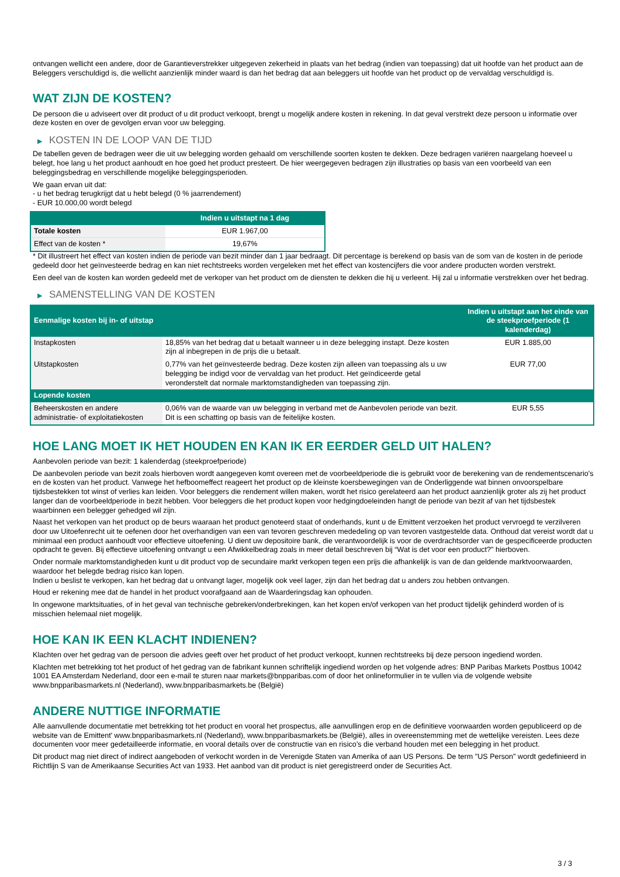ontvangen wellicht een andere, door de Garantieverstrekker uitgegeven zekerheid in plaats van het bedrag (indien van toepassing) dat uit hoofde van het product aan de Beleggers verschuldigd is, die wellicht aanzienlijk minder waard is dan het bedrag dat aan beleggers uit hoofde van het product op de vervaldag verschuldigd is.
WAT ZIJN DE KOSTEN?
De persoon die u adviseert over dit product of u dit product verkoopt, brengt u mogelijk andere kosten in rekening. In dat geval verstrekt deze persoon u informatie over deze kosten en over de gevolgen ervan voor uw belegging.
▶ KOSTEN IN DE LOOP VAN DE TIJD
De tabellen geven de bedragen weer die uit uw belegging worden gehaald om verschillende soorten kosten te dekken. Deze bedragen variëren naargelang hoeveel u belegt, hoe lang u het product aanhoudt en hoe goed het product presteert. De hier weergegeven bedragen zijn illustraties op basis van een voorbeeld van een beleggingsbedrag en verschillende mogelijke beleggingsperioden.
We gaan ervan uit dat:
- u het bedrag terugkrijgt dat u hebt belegd (0 % jaarrendement)
- EUR 10.000,00 wordt belegd
| | Indien u uitstapt na 1 dag |
| --- | --- |
| Totale kosten | EUR 1.967,00 |
| Effect van de kosten * | 19,67% |
* Dit illustreert het effect van kosten indien de periode van bezit minder dan 1 jaar bedraagt. Dit percentage is berekend op basis van de som van de kosten in de periode gedeeld door het geïnvesteerde bedrag en kan niet rechtstreeks worden vergeleken met het effect van kostencijfers die voor andere producten worden verstrekt.
Een deel van de kosten kan worden gedeeld met de verkoper van het product om de diensten te dekken die hij u verleent. Hij zal u informatie verstrekken over het bedrag.
▶ SAMENSTELLING VAN DE KOSTEN
| Eenmalige kosten bij in- of uitstap | | Indien u uitstapt aan het einde van de steekproefperiode (1 kalenderdag) |
| --- | --- | --- |
| Instapkosten | 18,85% van het bedrag dat u betaalt wanneer u in deze belegging instapt. Deze kosten zijn al inbegrepen in de prijs die u betaalt. | EUR 1.885,00 |
| Uitstapkosten | 0,77% van het geïnvesteerde bedrag. Deze kosten zijn alleen van toepassing als u uw belegging be indigd voor de vervaldag van het product. Het geïndiceerde getal veronderstelt dat normale marktomstandigheden van toepassing zijn. | EUR 77,00 |
| Lopende kosten | | |
| Beheerskosten en andere administratie- of exploitatiekosten | 0,06% van de waarde van uw belegging in verband met de Aanbevolen periode van bezit. Dit is een schatting op basis van de feitelijke kosten. | EUR 5,55 |
HOE LANG MOET IK HET HOUDEN EN KAN IK ER EERDER GELD UIT HALEN?
Aanbevolen periode van bezit: 1 kalenderdag (steekproefperiode)
De aanbevolen periode van bezit zoals hierboven wordt aangegeven komt overeen met de voorbeeldperiode die is gebruikt voor de berekening van de rendementscenario's en de kosten van het product. Vanwege het hefboomeffect reageert het product op de kleinste koersbewegingen van de Onderliggende wat binnen onvoorspelbare tijdsbestekken tot winst of verlies kan leiden. Voor beleggers die rendement willen maken, wordt het risico gerelateerd aan het product aanzienlijk groter als zij het product langer dan de voorbeeldperiode in bezit hebben. Voor beleggers die het product kopen voor hedgingdoeleinden hangt de periode van bezit af van het tijdsbestek waarbinnen een belegger gehedged wil zijn.
Naast het verkopen van het product op de beurs waaraan het product genoteerd staat of onderhands, kunt u de Emittent verzoeken het product vervroegd te verzilveren door uw Uitoefenrecht uit te oefenen door het overhandigen van een van tevoren geschreven mededeling op van tevoren vastgestelde data. Onthoud dat vereist wordt dat u minimaal een product aanhoudt voor effectieve uitoefening. U dient uw depositoire bank, die verantwoordelijk is voor de overdrachtsorder van de gespecificeerde producten opdracht te geven. Bij effectieve uitoefening ontvangt u een Afwikkelbedrag zoals in meer detail beschreven bij “Wat is det voor een product?" hierboven.
Onder normale marktomstandigheden kunt u dit product vop de secundaire markt verkopen tegen een prijs die afhankelijk is van de dan geldende marktvoorwaarden, waardoor het belegde bedrag risico kan lopen.
Indien u beslist te verkopen, kan het bedrag dat u ontvangt lager, mogelijk ook veel lager, zijn dan het bedrag dat u anders zou hebben ontvangen.
Houd er rekening mee dat de handel in het product voorafgaand aan de Waarderingsdag kan ophouden.
In ongewone marktsituaties, of in het geval van technische gebreken/onderbrekingen, kan het kopen en/of verkopen van het product tijdelijk gehinderd worden of is misschien helemaal niet mogelijk.
HOE KAN IK EEN KLACHT INDIENEN?
Klachten over het gedrag van de persoon die advies geeft over het product of het product verkoopt, kunnen rechtstreeks bij deze persoon ingediend worden.
Klachten met betrekking tot het product of het gedrag van de fabrikant kunnen schriftelijk ingediend worden op het volgende adres: BNP Paribas Markets Postbus 10042 1001 EA Amsterdam Nederland, door een e-mail te sturen naar markets@bnpparibas.com of door het onlineformulier in te vullen via de volgende website www.bnpparibasmarkets.nl (Nederland), www.bnpparibasmarkets.be (België)
ANDERE NUTTIGE INFORMATIE
Alle aanvullende documentatie met betrekking tot het product en vooral het prospectus, alle aanvullingen erop en de definitieve voorwaarden worden gepubliceerd op de website van de Emittent' www.bnpparibasmarkets.nl (Nederland), www.bnpparibasmarkets.be (België), alles in overeenstemming met de wettelijke vereisten. Lees deze documenten voor meer gedetailleerde informatie, en vooral details over de constructie van en risico’s die verband houden met een belegging in het product.
Dit product mag niet direct of indirect aangeboden of verkocht worden in de Verenigde Staten van Amerika of aan US Persons. De term "US Person" wordt gedefinieerd in Richtlijn S van de Amerikaanse Securities Act van 1933. Het aanbod van dit product is niet geregistreerd onder de Securities Act.
3 / 3